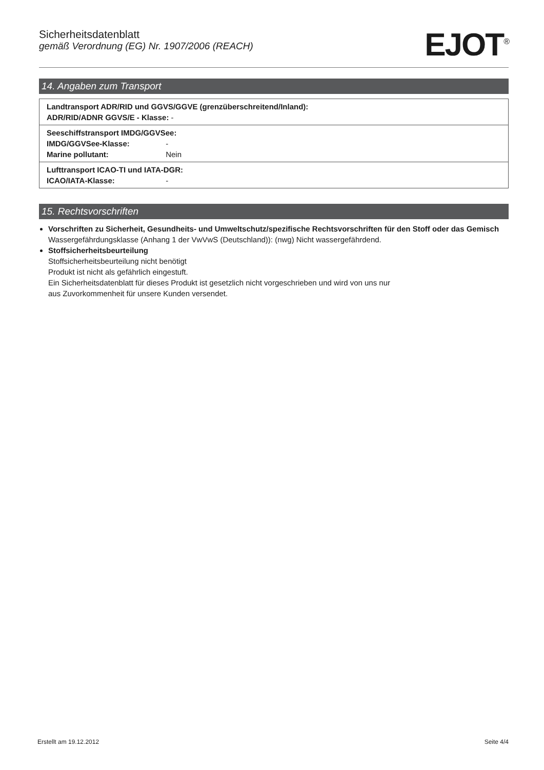Sicherheitsdatenblatt
gemäß Verordnung (EG) Nr. 1907/2006 (REACH)
EJOT<sup>®</sup>
14. Angaben zum Transport
| Landtransport ADR/RID und GGVS/GGVE (grenzüberschreitend/Inland): ADR/RID/ADNR GGVS/E - Klasse: - |
| Seeschiffstransport IMDG/GGVSee: IMDG/GGVSee-Klasse: - Marine pollutant: Nein |
| Lufttransport ICAO-TI und IATA-DGR: ICAO/IATA-Klasse: - |
15. Rechtsvorschriften
Vorschriften zu Sicherheit, Gesundheits- und Umweltschutz/spezifische Rechtsvorschriften für den Stoff oder das Gemisch
Wassergefährdungsklasse (Anhang 1 der VwVwS (Deutschland)): (nwg) Nicht wassergefährdend.
Stoffsicherheitsbeurteilung
Stoffsicherheitsbeurteilung nicht benötigt
Produkt ist nicht als gefährlich eingestuft.
Ein Sicherheitsdatenblatt für dieses Produkt ist gesetzlich nicht vorgeschrieben und wird von uns nur
aus Zuvorkommenheit für unsere Kunden versendet.
Erstellt am 19.12.2012 Seite 4/4